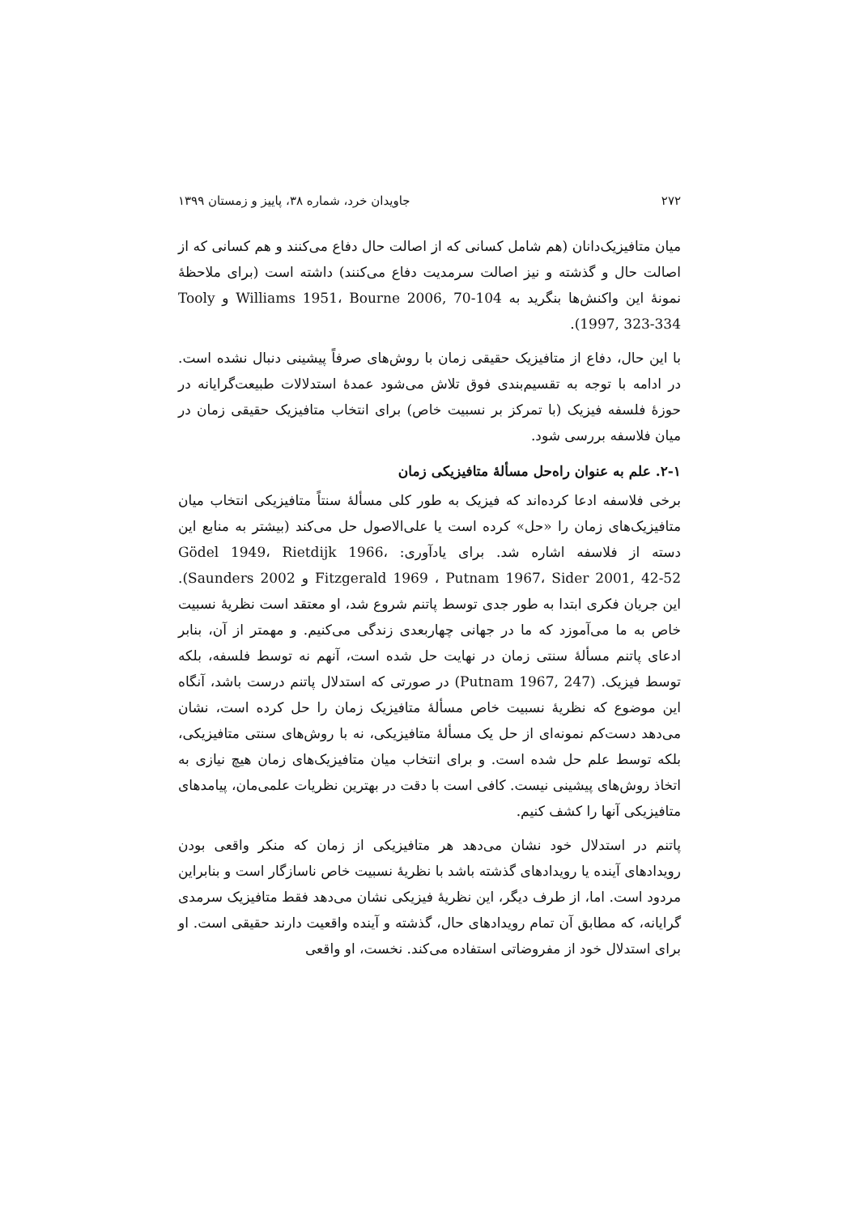۲۷۲ جاویدان خرد، شماره ۳۸، پاییز و زمستان ۱۳۹۹
میان متافیزیک‌دانان (هم شامل کسانی که از اصالت حال دفاع می‌کنند و هم کسانی که از اصالت حال و گذشته و نیز اصالت سرمدیت دفاع می‌کنند) داشته است (برای ملاحظهٔ نمونهٔ این واکنش‌ها بنگرید به Williams 1951، Bourne 2006, 70-104 و Tooly 1997, 323-334).
با این حال، دفاع از متافیزیک حقیقی زمان با روش‌های صرفاً پیشینی دنبال نشده است. در ادامه با توجه به تقسیم‌بندی فوق تلاش می‌شود عمدهٔ استدلالات طبیعت‌گرایانه در حوزهٔ فلسفه فیزیک (با تمرکز بر نسبیت خاص) برای انتخاب متافیزیک حقیقی زمان در میان فلاسفه بررسی شود.
۲-۱. علم به عنوان راه‌حل مسألهٔ متافیزیکی زمان
برخی فلاسفه ادعا کرده‌اند که فیزیک به طور کلی مسألهٔ سنتاً متافیزیکی انتخاب میان متافیزیک‌های زمان را «حل» کرده است یا علی‌الاصول حل می‌کند (بیشتر به منابع این دسته از فلاسفه اشاره شد. برای یادآوری: Gödel 1949، Rietdijk 1966، Fitzgerald 1969 ، Putnam 1967، Sider 2001, 42-52 و Saunders 2002). این جریان فکری ابتدا به طور جدی توسط پاتنم شروع شد، او معتقد است نظریهٔ نسبیت خاص به ما می‌آموزد که ما در جهانی چهاربعدی زندگی می‌کنیم. و مهمتر از آن، بنابر ادعای پاتنم مسألهٔ سنتی زمان در نهایت حل شده است، آنهم نه توسط فلسفه، بلکه توسط فیزیک. (Putnam 1967, 247) در صورتی که استدلال پاتنم درست باشد، آنگاه این موضوع که نظریهٔ نسبیت خاص مسألهٔ متافیزیک زمان را حل کرده است، نشان می‌دهد دست‌کم نمونه‌ای از حل یک مسألهٔ متافیزیکی، نه با روش‌های سنتی متافیزیکی، بلکه توسط علم حل شده است. و برای انتخاب میان متافیزیک‌های زمان هیچ نیازی به اتخاذ روش‌های پیشینی نیست. کافی است با دقت در بهترین نظریات علمی‌مان، پیامدهای متافیزیکی آنها را کشف کنیم.
پاتنم در استدلال خود نشان می‌دهد هر متافیزیکی از زمان که منکر واقعی بودن رویدادهای آینده یا رویدادهای گذشته باشد با نظریهٔ نسبیت خاص ناسازگار است و بنابراین مردود است. اما، از طرف دیگر، این نظریهٔ فیزیکی نشان می‌دهد فقط متافیزیک سرمدی گرایانه، که مطابق آن تمام رویدادهای حال، گذشته و آینده واقعیت دارند حقیقی است. او برای استدلال خود از مفروضاتی استفاده می‌کند. نخست، او واقعی